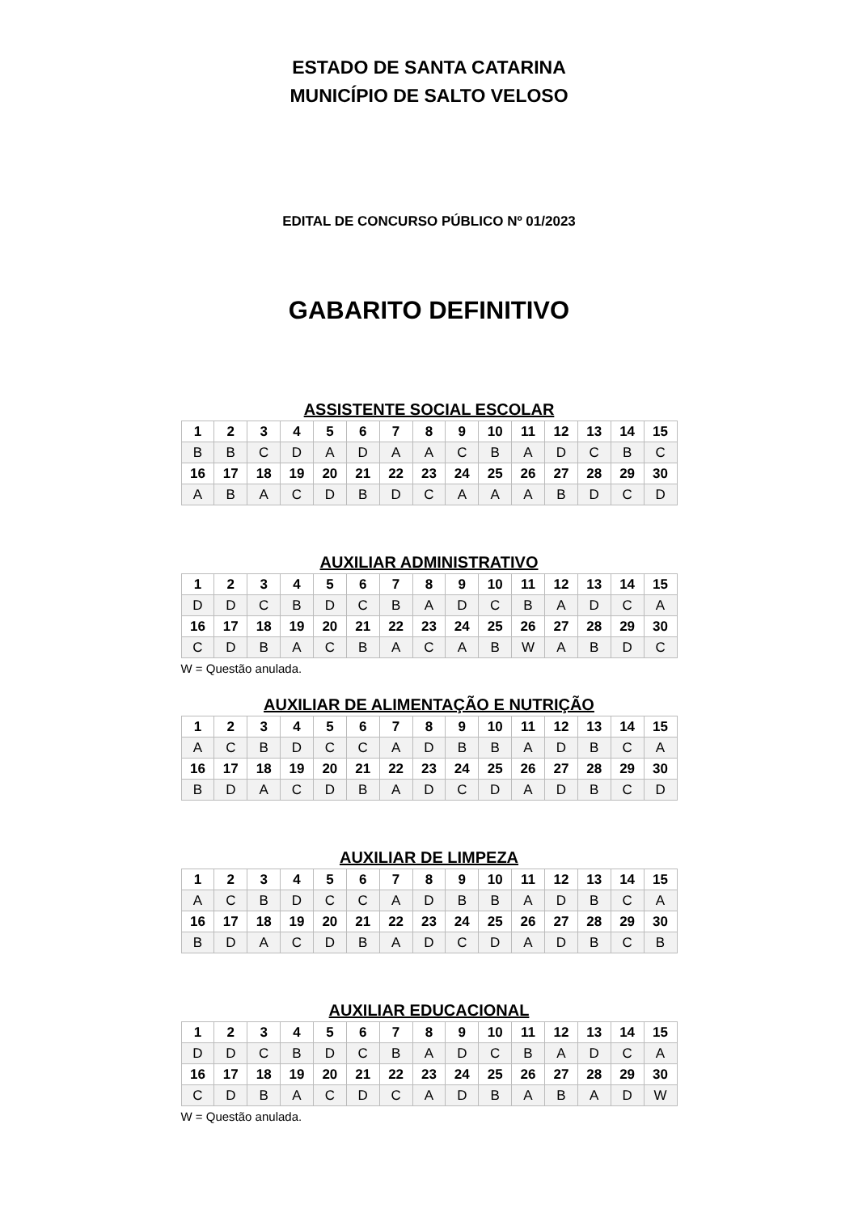ESTADO DE SANTA CATARINA
MUNICÍPIO DE SALTO VELOSO
EDITAL DE CONCURSO PÚBLICO Nº 01/2023
GABARITO DEFINITIVO
ASSISTENTE SOCIAL ESCOLAR
| 1 | 2 | 3 | 4 | 5 | 6 | 7 | 8 | 9 | 10 | 11 | 12 | 13 | 14 | 15 |
| B | B | C | D | A | D | A | A | C | B | A | D | C | B | C |
| 16 | 17 | 18 | 19 | 20 | 21 | 22 | 23 | 24 | 25 | 26 | 27 | 28 | 29 | 30 |
| A | B | A | C | D | B | D | C | A | A | A | B | D | C | D |
AUXILIAR ADMINISTRATIVO
| 1 | 2 | 3 | 4 | 5 | 6 | 7 | 8 | 9 | 10 | 11 | 12 | 13 | 14 | 15 |
| D | D | C | B | D | C | B | A | D | C | B | A | D | C | A |
| 16 | 17 | 18 | 19 | 20 | 21 | 22 | 23 | 24 | 25 | 26 | 27 | 28 | 29 | 30 |
| C | D | B | A | C | B | A | C | A | B | W | A | B | D | C |
W = Questão anulada.
AUXILIAR DE ALIMENTAÇÃO E NUTRIÇÃO
| 1 | 2 | 3 | 4 | 5 | 6 | 7 | 8 | 9 | 10 | 11 | 12 | 13 | 14 | 15 |
| A | C | B | D | C | C | A | D | B | B | A | D | B | C | A |
| 16 | 17 | 18 | 19 | 20 | 21 | 22 | 23 | 24 | 25 | 26 | 27 | 28 | 29 | 30 |
| B | D | A | C | D | B | A | D | C | D | A | D | B | C | D |
AUXILIAR DE LIMPEZA
| 1 | 2 | 3 | 4 | 5 | 6 | 7 | 8 | 9 | 10 | 11 | 12 | 13 | 14 | 15 |
| A | C | B | D | C | C | A | D | B | B | A | D | B | C | A |
| 16 | 17 | 18 | 19 | 20 | 21 | 22 | 23 | 24 | 25 | 26 | 27 | 28 | 29 | 30 |
| B | D | A | C | D | B | A | D | C | D | A | D | B | C | B |
AUXILIAR EDUCACIONAL
| 1 | 2 | 3 | 4 | 5 | 6 | 7 | 8 | 9 | 10 | 11 | 12 | 13 | 14 | 15 |
| D | D | C | B | D | C | B | A | D | C | B | A | D | C | A |
| 16 | 17 | 18 | 19 | 20 | 21 | 22 | 23 | 24 | 25 | 26 | 27 | 28 | 29 | 30 |
| C | D | B | A | C | D | C | A | D | B | A | B | A | D | W |
W = Questão anulada.